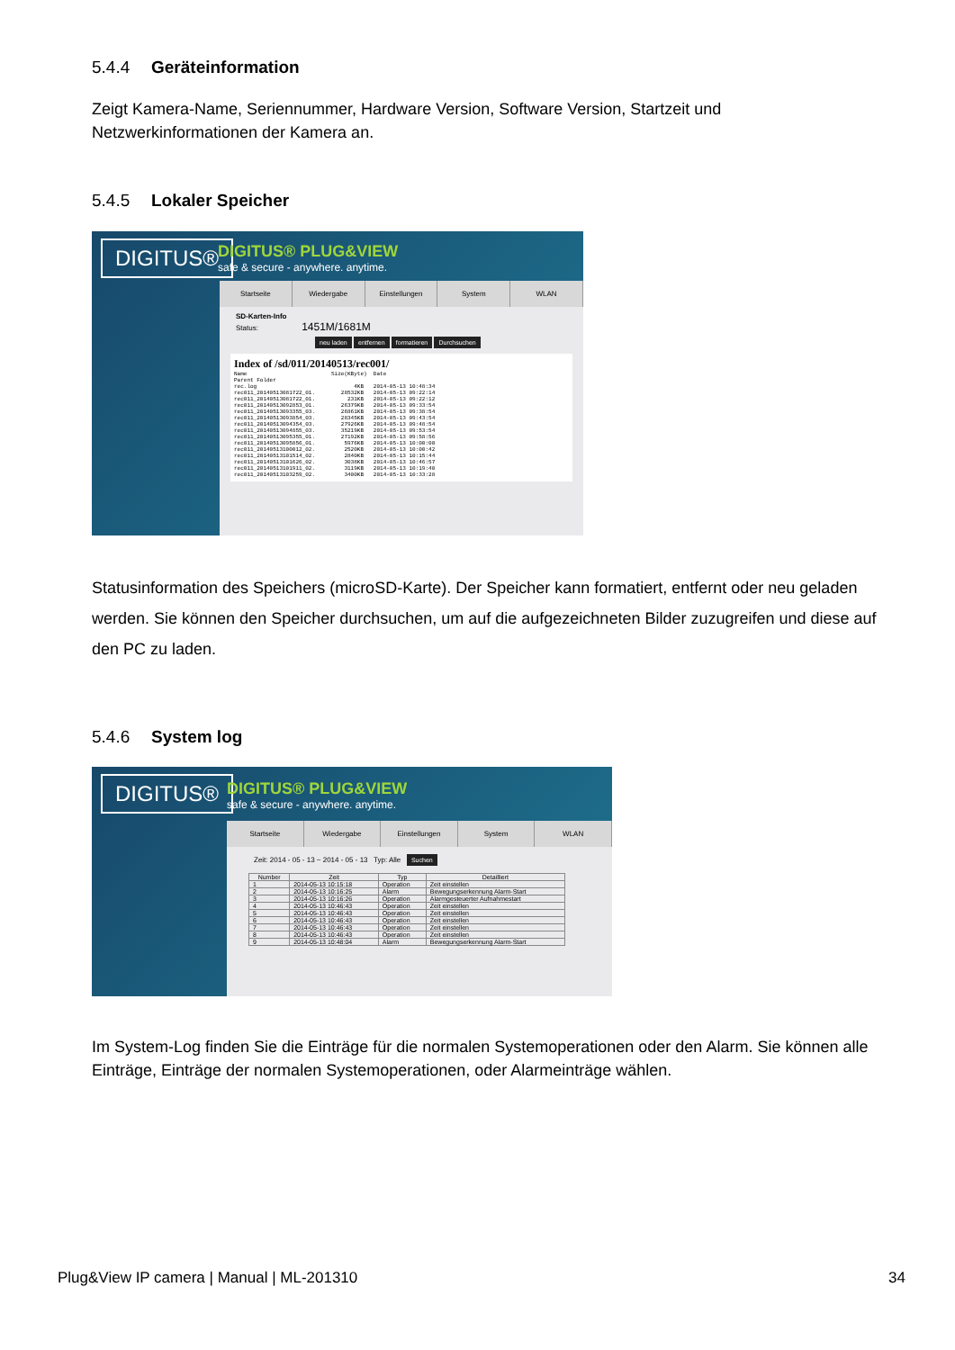5.4.4 Geräteinformation
Zeigt Kamera-Name, Seriennummer, Hardware Version, Software Version, Startzeit und Netzwerkinformationen der Kamera an.
5.4.5 Lokaler Speicher
DIGITUS®
DIGITUS® PLUG&VIEW
safe & secure - anywhere. anytime.
Startseite Wiedergabe Einstellungen System WLAN
SD-Karten-Info
Status: 1451M/1681M
neu laden entfernen formatieren Durchsuchen
Index of /sd/011/20140513/rec001/
Name                          Size(KByte)  Date
Parent Folder
rec.log                              4KB   2014-05-13 10:48:34
rec011_20140513081722_01.        28532KB   2014-05-13 09:22:14
rec011_20140513081722_01.          231KB   2014-05-13 09:22:12
rec011_20140513092853_01.        26379KB   2014-05-13 09:33:54
rec011_20140513093355_03.        26861KB   2014-05-13 09:38:54
rec011_20140513093854_03.        28345KB   2014-05-13 09:43:54
rec011_20140513094354_03.        27926KB   2014-05-13 09:48:54
rec011_20140513094855_03.        35219KB   2014-05-13 09:53:54
rec011_20140513095355_01.        27192KB   2014-05-13 09:58:56
rec011_20140513095856_01.         5976KB   2014-05-13 10:00:00
rec011_20140513100012_02.         2520KB   2014-05-13 10:00:42
rec011_20140513101514_02.         2840KB   2014-05-13 10:15:44
rec011_20140513101626_02.         3038KB   2014-05-13 10:46:57
rec011_20140513101911_02.         3119KB   2014-05-13 10:19:40
rec011_20140513103259_02.         3400KB   2014-05-13 10:33:28
Statusinformation des Speichers (microSD-Karte). Der Speicher kann formatiert, entfernt oder neu geladen werden. Sie können den Speicher durchsuchen, um auf die aufgezeichneten Bilder zuzugreifen und diese auf den PC zu laden.
5.4.6 System log
DIGITUS®
DIGITUS® PLUG&VIEW
safe & secure - anywhere. anytime.
Startseite Wiedergabe Einstellungen System WLAN
Zeit: 2014 - 05 - 13 ~ 2014 - 05 - 13 Typ: Alle Suchen
| Number | Zeit | Typ | Detailliert |
| --- | --- | --- | --- |
| 1 | 2014-05-13 10:15:18 | Operation | Zeit einstellen |
| 2 | 2014-05-13 10:16:25 | Alarm | Bewegungserkennung Alarm-Start |
| 3 | 2014-05-13 10:16:26 | Operation | Alarmgesteuerter Aufnahmestart |
| 4 | 2014-05-13 10:46:43 | Operation | Zeit einstellen |
| 5 | 2014-05-13 10:46:43 | Operation | Zeit einstellen |
| 6 | 2014-05-13 10:46:43 | Operation | Zeit einstellen |
| 7 | 2014-05-13 10:46:43 | Operation | Zeit einstellen |
| 8 | 2014-05-13 10:46:43 | Operation | Zeit einstellen |
| 9 | 2014-05-13 10:48:04 | Alarm | Bewegungserkennung Alarm-Start |
Im System-Log finden Sie die Einträge für die normalen Systemoperationen oder den Alarm. Sie können alle Einträge, Einträge der normalen Systemoperationen, oder Alarmeinträge wählen.
Plug&View IP camera | Manual | ML-201310 34